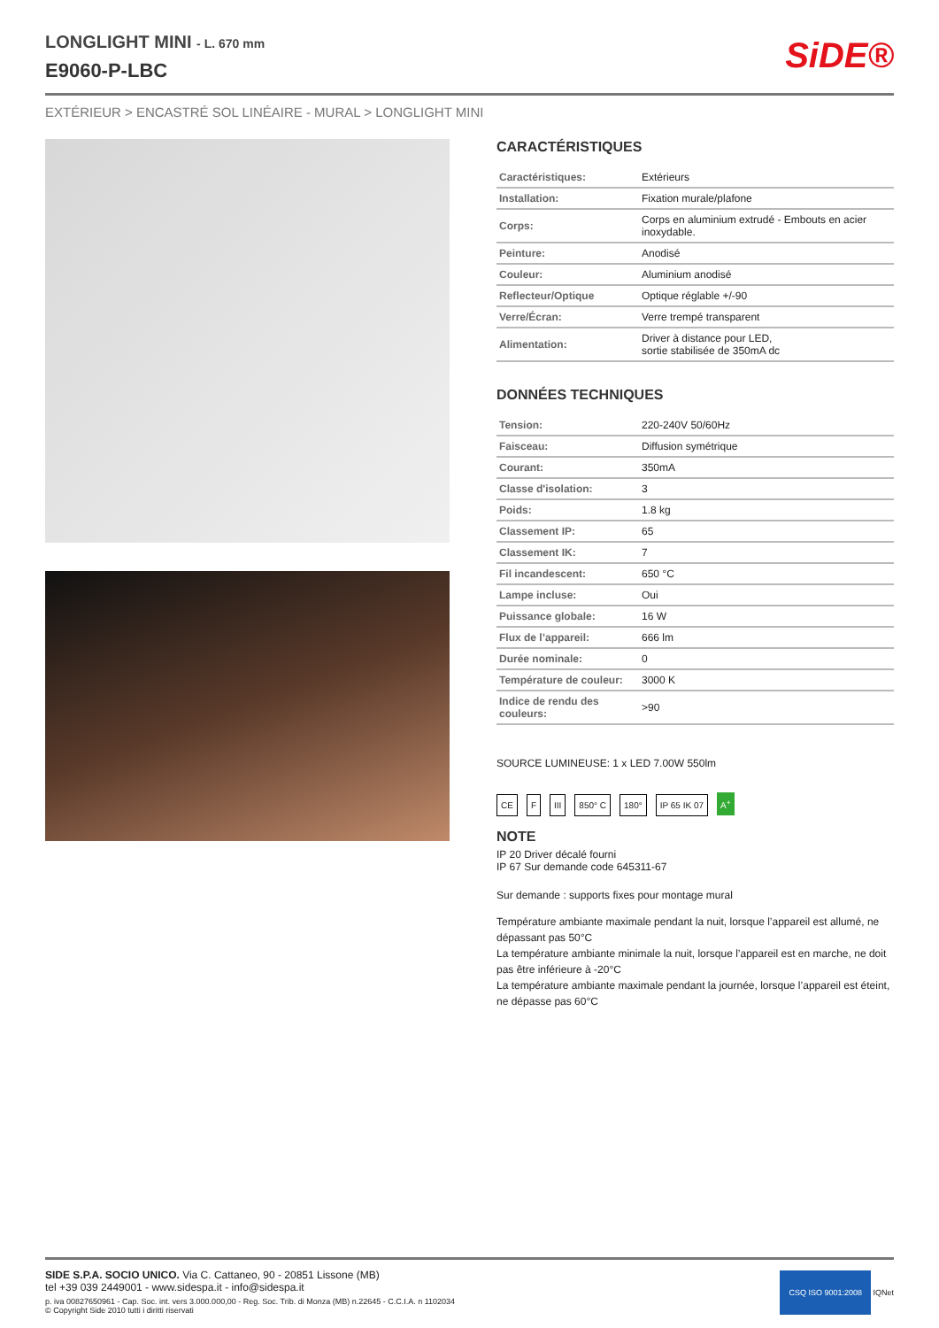LONGLIGHT MINI - L. 670 mm
E9060-P-LBC
SiDE®
EXTÉRIEUR > ENCASTRÉ SOL LINÉAIRE - MURAL > LONGLIGHT MINI
CARACTÉRISTIQUES
| Caractéristiques: | Extérieurs |
| Installation: | Fixation murale/plafone |
| Corps: | Corps en aluminium extrudé - Embouts en acier inoxydable. |
| Peinture: | Anodisé |
| Couleur: | Aluminium anodisé |
| Reflecteur/Optique | Optique réglable +/-90 |
| Verre/Écran: | Verre trempé transparent |
| Alimentation: | Driver à distance pour LED, sortie stabilisée de 350mA dc |
DONNÉES TECHNIQUES
| Tension: | 220-240V 50/60Hz |
| Faisceau: | Diffusion symétrique |
| Courant: | 350mA |
| Classe d'isolation: | 3 |
| Poids: | 1.8 kg |
| Classement IP: | 65 |
| Classement IK: | 7 |
| Fil incandescent: | 650 °C |
| Lampe incluse: | Oui |
| Puissance globale: | 16 W |
| Flux de l’appareil: | 666 lm |
| Durée nominale: | 0 |
| Température de couleur: | 3000 K |
| Indice de rendu des couleurs: | >90 |
SOURCE LUMINEUSE: 1 x LED 7.00W 550lm
CE F III 850° C 180° IP 65 IK 07 A<sup>+</sup>
NOTE
IP 20 Driver décalé fourni
IP 67 Sur demande code 645311-67
Sur demande : supports fixes pour montage mural
Température ambiante maximale pendant la nuit, lorsque l’appareil est allumé, ne dépassant pas 50°C
La température ambiante minimale la nuit, lorsque l’appareil est en marche, ne doit pas être inférieure à -20°C
La température ambiante maximale pendant la journée, lorsque l’appareil est éteint, ne dépasse pas 60°C
SIDE S.P.A. SOCIO UNICO. Via C. Cattaneo, 90 - 20851 Lissone (MB)
tel +39 039 2449001 - www.sidespa.it - info@sidespa.it
p. iva 00827650961 - Cap. Soc. int. vers 3.000.000,00 - Reg. Soc. Trib. di Monza (MB) n.22645 - C.C.I.A. n 1102034
© Copyright Side 2010 tutti i diritti riservati
CSQ ISO 9001:2008 IQNet